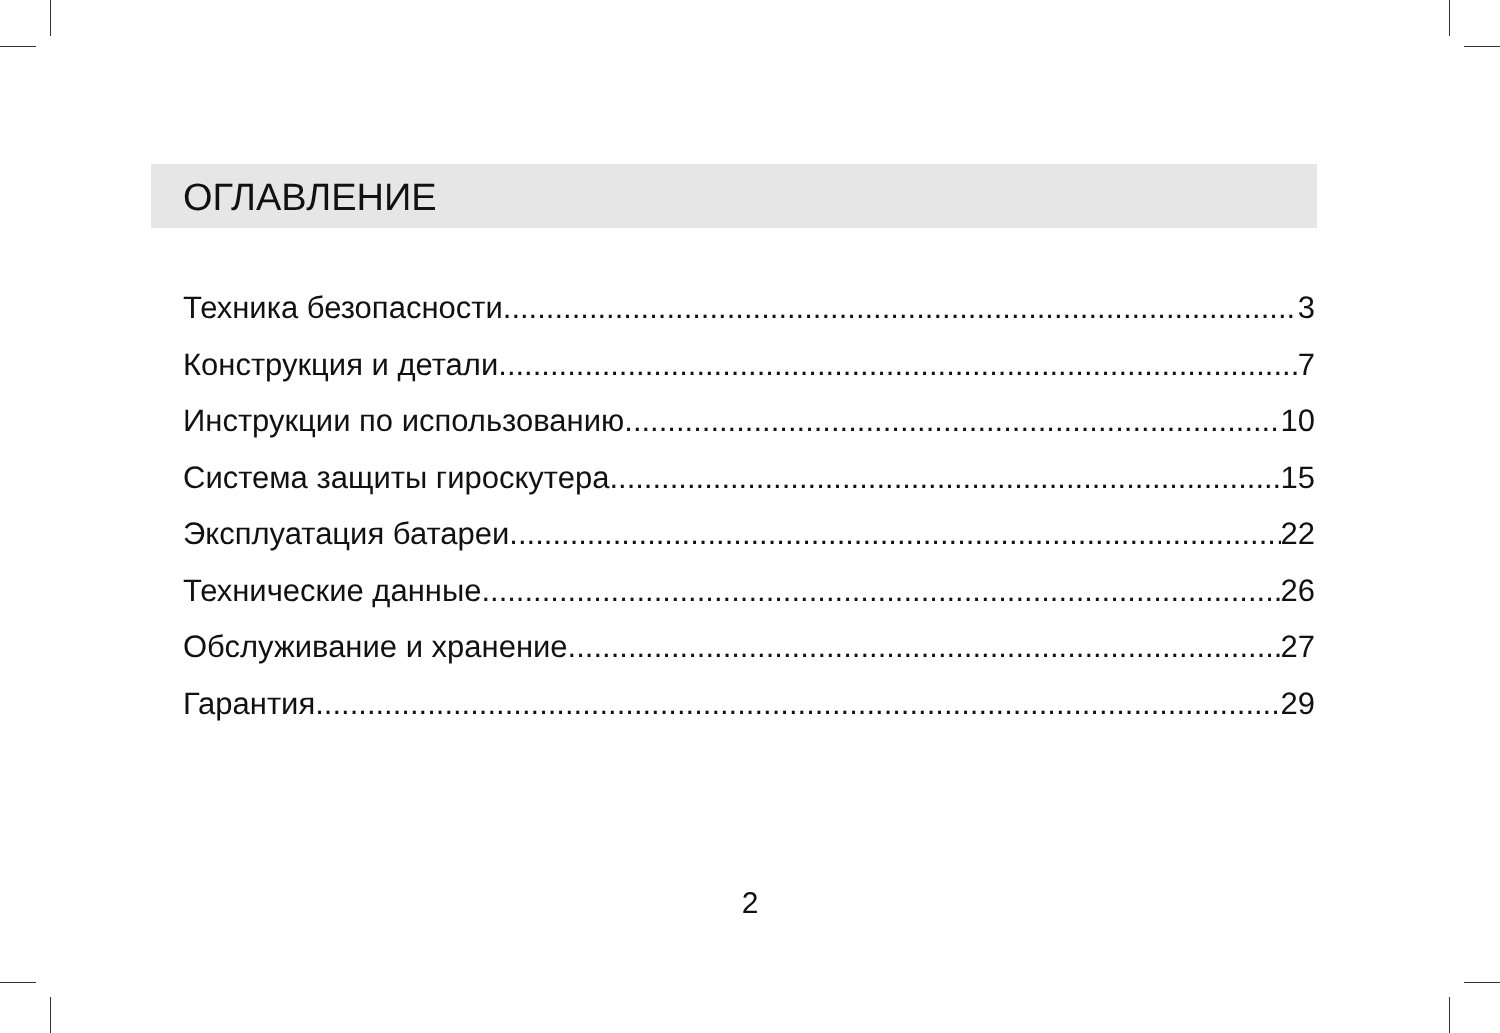ОГЛАВЛЕНИЕ
Техника безопасности 3
Конструкция и детали 7
Инструкции по использованию 10
Система защиты гироскутера 15
Эксплуатация батареи 22
Технические данные 26
Обслуживание и хранение 27
Гарантия 29
2